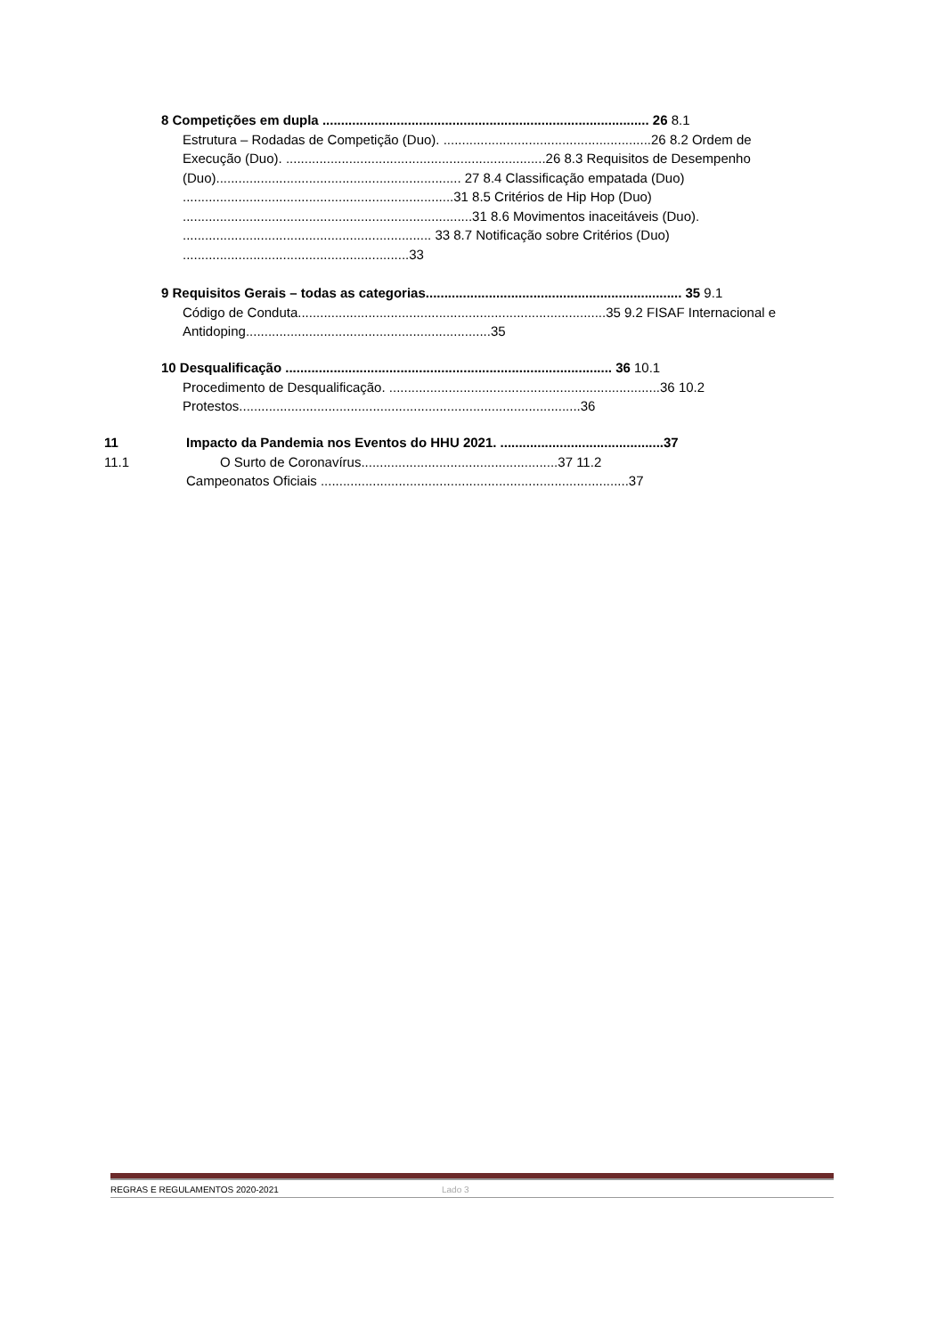8 Competições em dupla ........................................................................................ 26 8.1
Estrutura – Rodadas de Competição (Duo). ........................................................26 8.2 Ordem de Execução (Duo). ......................................................................26 8.3 Requisitos de Desempenho (Duo).................................................................. 27 8.4 Classificação empatada (Duo) .........................................................................31 8.5 Critérios de Hip Hop (Duo) ..............................................................................31 8.6 Movimentos inaceitáveis (Duo). ................................................................... 33 8.7 Notificação sobre Critérios (Duo) .............................................................33
9 Requisitos Gerais – todas as categorias..................................................................... 35 9.1
Código de Conduta...................................................................................35 9.2 FISAF Internacional e Antidoping..................................................................35
10 Desqualificação ........................................................................................ 36 10.1
Procedimento de Desqualificação. .........................................................................36 10.2 Protestos............................................................................................36
11 Impacto da Pandemia nos Eventos do HHU 2021. ............................................37
11.1 O Surto de Coronavírus.....................................................37 11.2
Campeonatos Oficiais ...................................................................................37
REGRAS E REGULAMENTOS 2020-2021 Lado 3